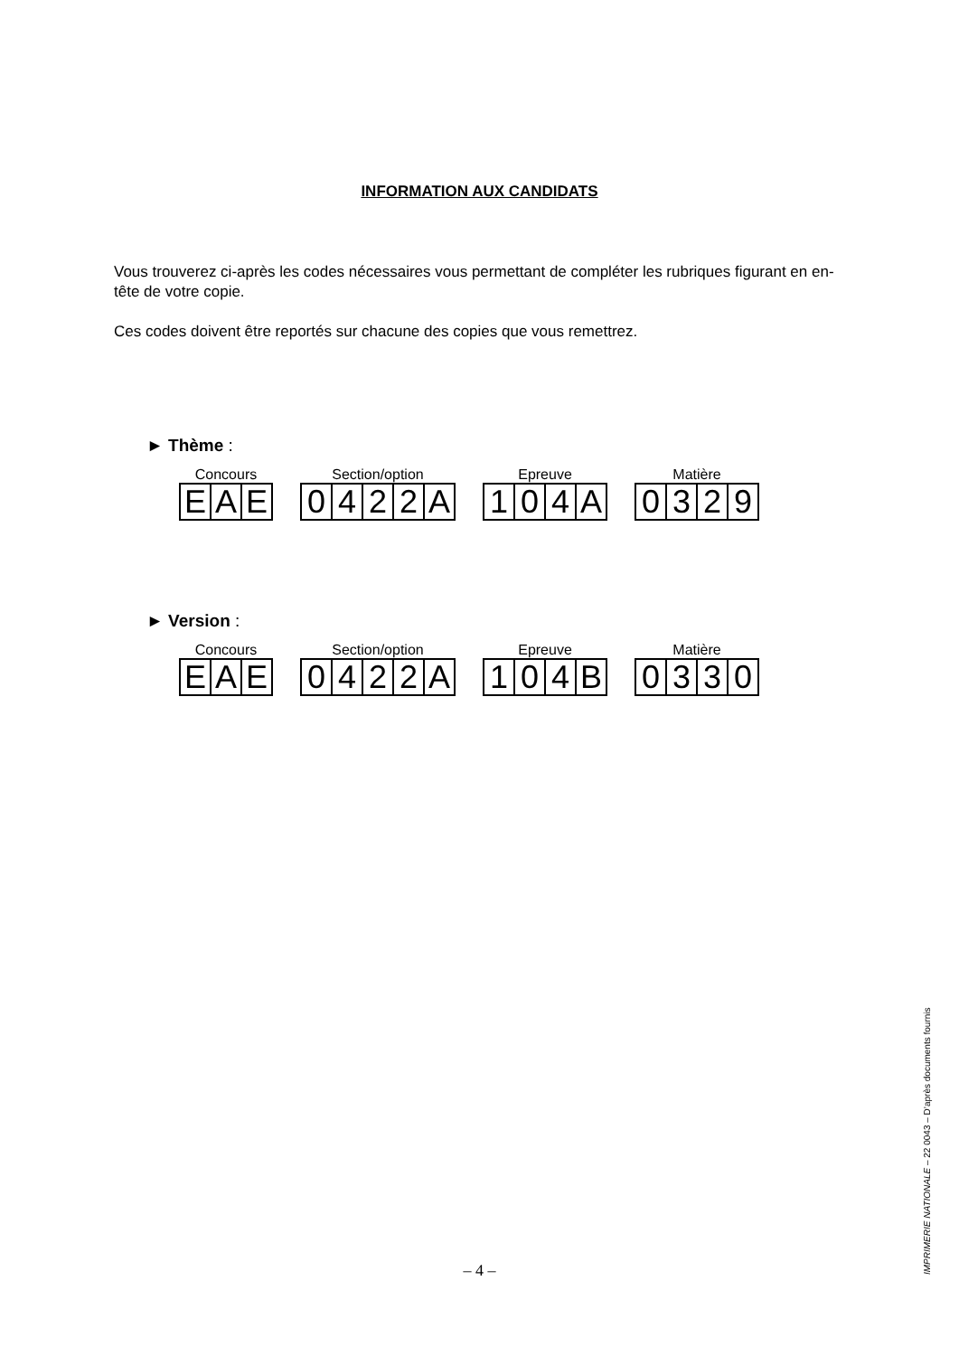INFORMATION AUX CANDIDATS
Vous trouverez ci-après les codes nécessaires vous permettant de compléter les rubriques figurant en en-tête de votre copie.
Ces codes doivent être reportés sur chacune des copies que vous remettrez.
► Thème :
Concours
| E | A | E |
Section/option
| 0 | 4 | 2 | 2 | A |
Epreuve
| 1 | 0 | 4 | A |
Matière
| 0 | 3 | 2 | 9 |
► Version :
Concours
| E | A | E |
Section/option
| 0 | 4 | 2 | 2 | A |
Epreuve
| 1 | 0 | 4 | B |
Matière
| 0 | 3 | 3 | 0 |
– 4 – IMPRIMERIE NATIONALE – 22 0043 – D’après documents fournis